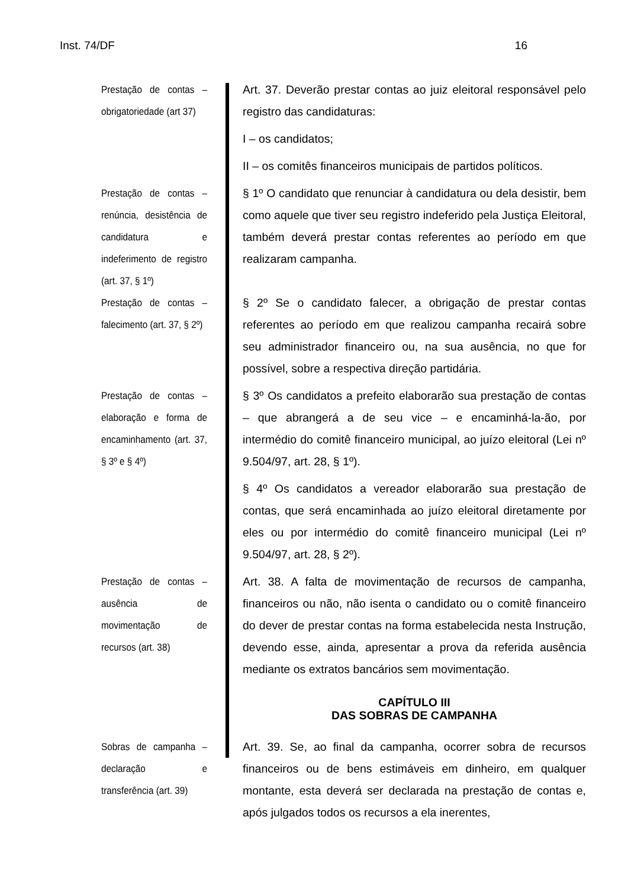Inst. 74/DF 16
Prestação de contas – obrigatoriedade (art 37)
Art. 37. Deverão prestar contas ao juiz eleitoral responsável pelo registro das candidaturas:
I – os candidatos;
II – os comitês financeiros municipais de partidos políticos.
Prestação de contas – renúncia, desistência de candidatura e indeferimento de registro (art. 37, § 1º)
§ 1º O candidato que renunciar à candidatura ou dela desistir, bem como aquele que tiver seu registro indeferido pela Justiça Eleitoral, também deverá prestar contas referentes ao período em que realizaram campanha.
Prestação de contas – falecimento (art. 37, § 2º)
§ 2º Se o candidato falecer, a obrigação de prestar contas referentes ao período em que realizou campanha recairá sobre seu administrador financeiro ou, na sua ausência, no que for possível, sobre a respectiva direção partidária.
Prestação de contas – elaboração e forma de encaminhamento (art. 37, § 3º e § 4º)
§ 3º Os candidatos a prefeito elaborarão sua prestação de contas – que abrangerá a de seu vice – e encaminhá-la-ão, por intermédio do comitê financeiro municipal, ao juízo eleitoral (Lei nº 9.504/97, art. 28, § 1º).
§ 4º Os candidatos a vereador elaborarão sua prestação de contas, que será encaminhada ao juízo eleitoral diretamente por eles ou por intermédio do comitê financeiro municipal (Lei nº 9.504/97, art. 28, § 2º).
Prestação de contas – ausência de movimentação de recursos (art. 38)
Art. 38. A falta de movimentação de recursos de campanha, financeiros ou não, não isenta o candidato ou o comitê financeiro do dever de prestar contas na forma estabelecida nesta Instrução, devendo esse, ainda, apresentar a prova da referida ausência mediante os extratos bancários sem movimentação.
CAPÍTULO III
DAS SOBRAS DE CAMPANHA
Sobras de campanha – declaração e transferência (art. 39)
Art. 39. Se, ao final da campanha, ocorrer sobra de recursos financeiros ou de bens estimáveis em dinheiro, em qualquer montante, esta deverá ser declarada na prestação de contas e, após julgados todos os recursos a ela inerentes,